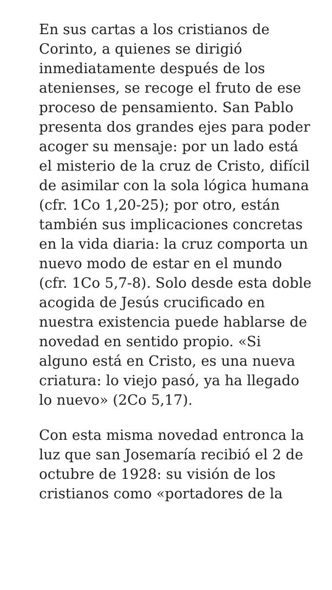En sus cartas a los cristianos de Corinto, a quienes se dirigió inmediatamente después de los atenienses, se recoge el fruto de ese proceso de pensamiento. San Pablo presenta dos grandes ejes para poder acoger su mensaje: por un lado está el misterio de la cruz de Cristo, difícil de asimilar con la sola lógica humana (cfr. 1Co 1,20-25); por otro, están también sus implicaciones concretas en la vida diaria: la cruz comporta un nuevo modo de estar en el mundo (cfr. 1Co 5,7-8). Solo desde esta doble acogida de Jesús crucificado en nuestra existencia puede hablarse de novedad en sentido propio. «Si alguno está en Cristo, es una nueva criatura: lo viejo pasó, ya ha llegado lo nuevo» (2Co 5,17).
Con esta misma novedad entronca la luz que san Josemaría recibió el 2 de octubre de 1928: su visión de los cristianos como «portadores de la